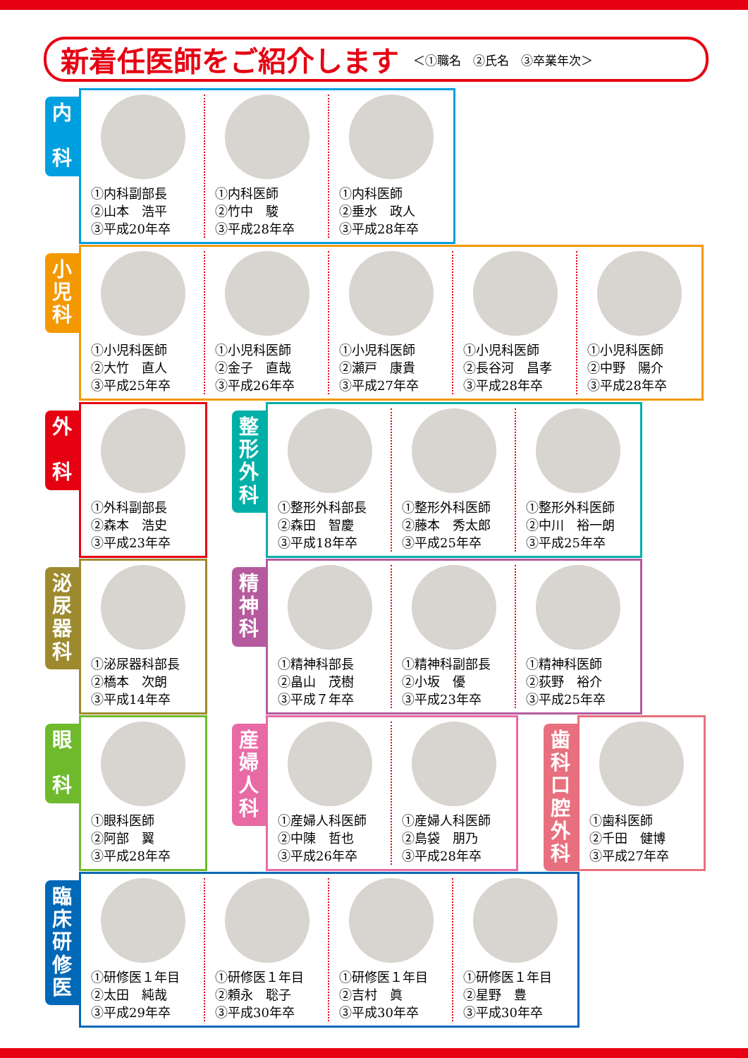新着任医師をご紹介します
＜①職名　②氏名　③卒業年次＞
内
科
①内科副部長
②山本　浩平
③平成20年卒
①内科医師
②竹中　駿
③平成28年卒
①内科医師
②垂水　政人
③平成28年卒
小
児
科
①小児科医師
②大竹　直人
③平成25年卒
①小児科医師
②金子　直哉
③平成26年卒
①小児科医師
②瀬戸　康貴
③平成27年卒
①小児科医師
②長谷河　昌孝
③平成28年卒
①小児科医師
②中野　陽介
③平成28年卒
外
科
①外科副部長
②森本　浩史
③平成23年卒
整
形
外
科
①整形外科部長
②森田　智慶
③平成18年卒
①整形外科医師
②藤本　秀太郎
③平成25年卒
①整形外科医師
②中川　裕一朗
③平成25年卒
泌
尿
器
科
①泌尿器科部長
②橋本　次朗
③平成14年卒
精
神
科
①精神科部長
②畠山　茂樹
③平成７年卒
①精神科副部長
②小坂　優
③平成23年卒
①精神科医師
②荻野　裕介
③平成25年卒
眼
科
①眼科医師
②阿部　翼
③平成28年卒
産
婦
人
科
①産婦人科医師
②中陳　哲也
③平成26年卒
①産婦人科医師
②島袋　朋乃
③平成28年卒
歯
科
口
腔
外
科
①歯科医師
②千田　健博
③平成27年卒
臨
床
研
修
医
①研修医１年目
②太田　純哉
③平成29年卒
①研修医１年目
②頼永　聡子
③平成30年卒
①研修医１年目
②吉村　眞
③平成30年卒
①研修医１年目
②星野　豊
③平成30年卒